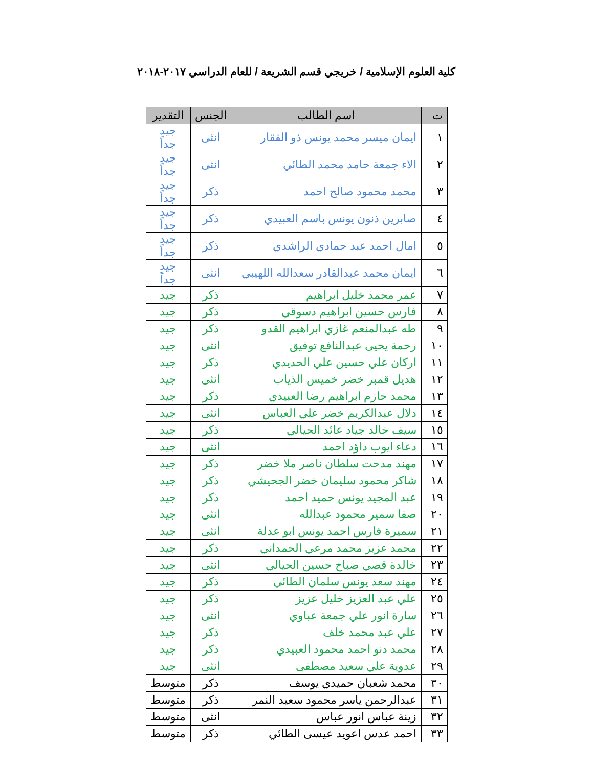كلية العلوم الإسلامية / خريجي قسم الشريعة / للعام الدراسي ٢٠١٧-٢٠١٨
| ت | اسم الطالب | الجنس | التقدير |
| --- | --- | --- | --- |
| ١ | ايمان ميسر محمد يونس ذو الفقار | انثى | جيد جداً |
| ٢ | الاء جمعة حامد محمد الطائي | انثى | جيد جداً |
| ٣ | محمد محمود صالح احمد | ذكر | جيد جداً |
| ٤ | صابرين ذنون يونس باسم العبيدي | ذكر | جيد جداً |
| ٥ | امال احمد عبد حمادي الراشدي | ذكر | جيد جداً |
| ٦ | ايمان محمد عبدالقادر سعدالله اللهيبي | انثى | جيد جداً |
| ٧ | عمر محمد خليل ابراهيم | ذكر | جيد |
| ٨ | فارس حسين ابراهيم دسوقي | ذكر | جيد |
| ٩ | طه عبدالمنعم غازي ابراهيم القدو | ذكر | جيد |
| ١٠ | رحمة يحيى عبدالنافع توفيق | انثى | جيد |
| ١١ | اركان علي حسين علي الحديدي | ذكر | جيد |
| ١٢ | هديل قمبر خضر خميس الذياب | انثى | جيد |
| ١٣ | محمد حازم ابراهيم رضا العبيدي | ذكر | جيد |
| ١٤ | دلال عبدالكريم خضر علي العباس | انثى | جيد |
| ١٥ | سيف خالد جياد عائد الحيالي | ذكر | جيد |
| ١٦ | دعاء ايوب داؤد احمد | انثى | جيد |
| ١٧ | مهند مدحت سلطان ناصر ملا خضر | ذكر | جيد |
| ١٨ | شاكر محمود سليمان خضر الجحيشي | ذكر | جيد |
| ١٩ | عبد المجيد يونس حميد احمد | ذكر | جيد |
| ٢٠ | صفا سمير محمود عبدالله | انثى | جيد |
| ٢١ | سميرة فارس احمد يونس ابو عدلة | انثى | جيد |
| ٢٢ | محمد عزيز محمد مرعي الحمداني | ذكر | جيد |
| ٢٣ | خالدة قصي صباح حسين الحيالي | انثى | جيد |
| ٢٤ | مهند سعد يونس سلمان الطائي | ذكر | جيد |
| ٢٥ | علي عبد العزيز خليل عزيز | ذكر | جيد |
| ٢٦ | سارة انور علي جمعة عباوي | انثى | جيد |
| ٢٧ | علي عبد محمد خلف | ذكر | جيد |
| ٢٨ | محمد دنو احمد محمود العبيدي | ذكر | جيد |
| ٢٩ | عدوية علي سعيد مصطفى | انثى | جيد |
| ٣٠ | محمد شعبان حميدي يوسف | ذكر | متوسط |
| ٣١ | عبدالرحمن ياسر محمود سعيد النمر | ذكر | متوسط |
| ٣٢ | زينة عباس انور عباس | انثى | متوسط |
| ٣٣ | احمد عدس اعويد عيسى الطائي | ذكر | متوسط |